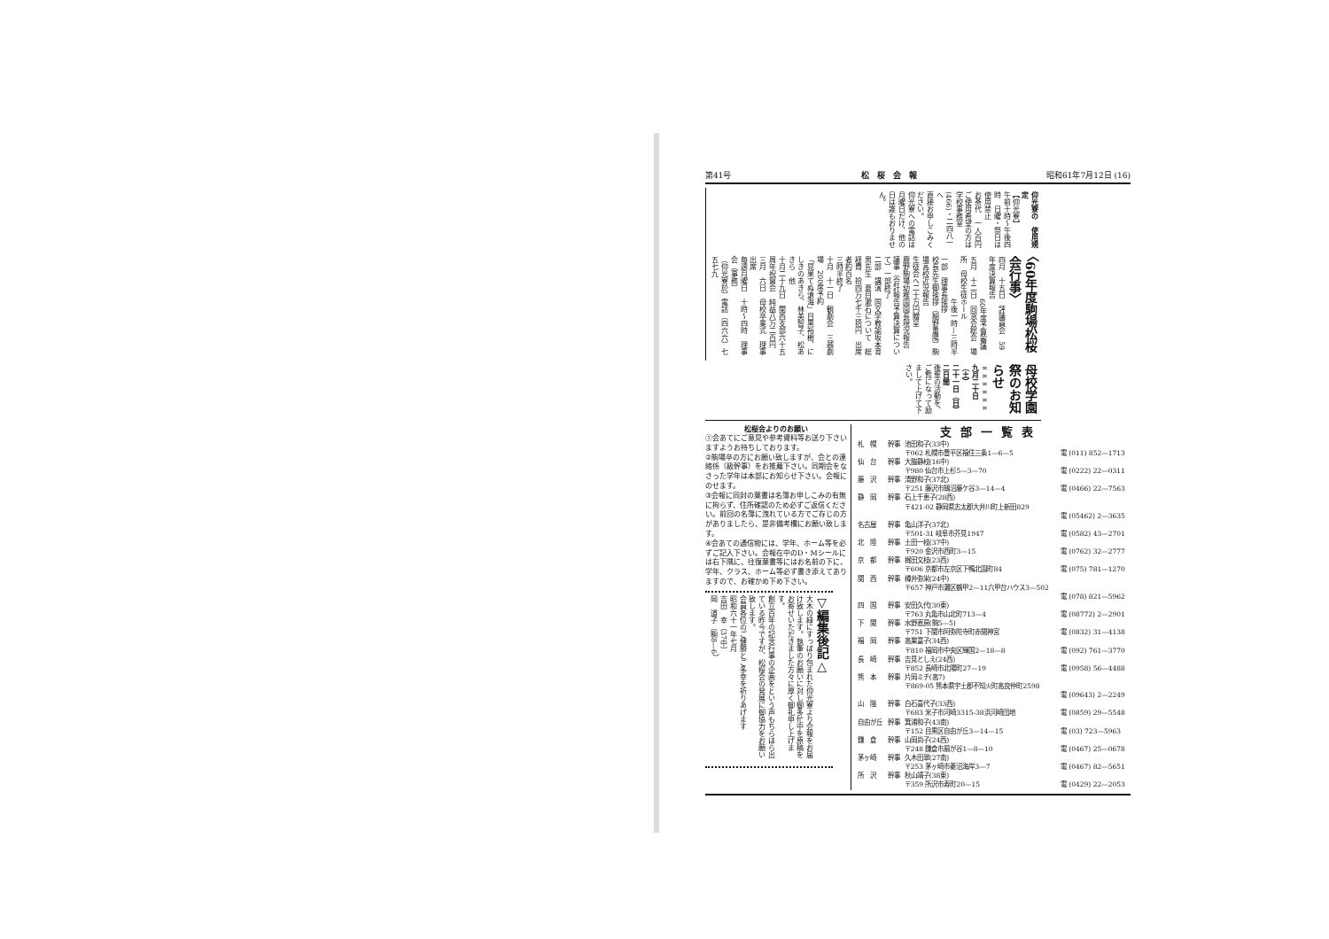第41号 松　桜　会　報 昭和61年7月12日 (16)
仰光寮の　使用規定
【仰光寮】
午前十時〜午後四時　日曜・祭日は使用禁止
お茶代　一人百円
ご使用希望の方は学校事務室　(466)・二四八一へ
直接お申しこみください。
仰光寮への電話は月曜日だけ、他の日は誰もおりません。
〈60年度駒場松桜会行事〉
四月　十五日　評議員会　59年度決算報告
　　　　　　60年度予算審議
五月　十二日　同窓会総会　場所　母校生徒ホール
　　　　　　午後一時—三時半
一部　理事長挨拶
校長先生御挨拶（細野重陽）駒場高校近況報告
生徒会へ二十万円贈呈
鹿野駒場幼稚園園長現況報告
議事（会計報告予算決算について）一部終了
二部　講演　国文学教諭坂本育男先生　夏目漱石について　総経費　拾四万七千三拾円　出席者約百名
三時半終了
十月　十一日　観劇会　三越劇場　200席予約
「見果てぬ滄海」目黒裕樹、にしきのあきら、林美智子、松あきら　他
十月二十九日　関西支部六十五周年祝賀会　純益八万二百円
三月　六日　母校卒業式　理事出席
毎週月曜日　十時〜四時　理事会（事務）
（仰光寮於）電話（四六六）七五七九
母校学園祭のお知らせ
∞∞∞∞∞∞
九月二十日（土）
二十一日（日）二日間
後輩の活動を、ご覧になって励まして上げて下さい。
松桜会よりのお願い
①会あてにご意見や参考資料等お送り下さいますようお待ちしております。
②駒場卒の方にお願い致しますが、会との連絡係（級幹事）をお推薦下さい。同期会をなさった学年は本部にお知らせ下さい。会報にのせます。
③会報に同封の葉書は名簿お申しこみの有無に拘らず、住所確認のため必ずご返信ください。前回の名簿に洩れている方でご存じの方がありましたら、是非備考欄にお願い致します。
④会あての通信物には、学年、ホーム等を必ずご記入下さい。会報在中のD・Mシールには右下隅に、往復葉書等にはお名前の下に、学年、クラス、ホーム等必ず書き添えてありますので、お確かめ下め下さい。
▽編集後記△
大木の緑にすっぽり包まれた仰光寮より会報をお届け致します。執筆のお願いに対し御多忙中を原稿をお寄せいただきました方々に厚く御礼申し上げます。
創立百年の記念行事の企画をという声もちらほら出ている昨今ですが、松桜会の発展に御協力をお願い致します。
会員各位のご健勝とご多幸を祈りあげます
昭和六十一年七月
吉田　幸（37中）
岡　道子（駒8—6）
支部一覧表
| 札 幌 | 幹事 | 池田和子(33中) 〒062 札幌市豊平区福住三条1—6—5 | 電 (011) 852—1713 |
| 仙 台 | 幹事 | 大脇静枝(16中) 〒980 仙台市上杉5—3—70 | 電 (0222) 22—0311 |
| 藤 沢 | 幹事 | 清野和子(37北) 〒251 藤沢市鵠沼藤ケ谷3—14—4 | 電 (0466) 22—7563 |
| 静 岡 | 幹事 | 石上千恵子(28西) 〒421-02 静岡県志太郡大井川町上新田829 | 電 (05462) 2—3635 |
| 名古屋 | 幹事 | 亀山洋子(37北) 〒501-31 岐阜市芥見1947 | 電 (0582) 43—2701 |
| 北 陸 | 幹事 | 土田一枝(37中) 〒920 金沢市西町3—15 | 電 (0762) 32—2777 |
| 京 都 | 幹事 | 梶田文枝(23西) 〒606 京都市左京区下鴨北園町84 | 電 (075) 781—1270 |
| 関 西 | 幹事 | 樽井弥栄(24中) 〒657 神戸市灘区鶴甲2—11六甲台ハウス3—502 | 電 (078) 821—5962 |
| 四 国 | 幹事 | 安田久代(30東) 〒763 丸亀市山北町713—4 | 電 (08772) 2—2901 |
| 下 関 | 幹事 | 水野直房(駒5—5) 〒751 下関市阿弥陀寺町赤間神宮 | 電 (0832) 31—4138 |
| 福 岡 | 幹事 | 高巣富子(34西) 〒810 福岡市中央区輝国2—18—8 | 電 (092) 761—3770 |
| 長 崎 | 幹事 | 吉見としえ(24西) 〒852 長崎市北陽町27—19 | 電 (0958) 56—4488 |
| 熊 本 | 幹事 | 片岡ミチ(高7) 〒869-05 熊本県宇土郡不知火町高良仲町2598 | 電 (09643) 2—2249 |
| 山 陰 | 幹事 | 白石喜代子(33西) 〒683 米子市河崎3315-38浜河崎団地 | 電 (0859) 29—5548 |
| 自由が丘 | 幹事 | 箕浦和子(43南) 〒152 目黒区自由が丘3—14—15 | 電 (03) 723—5963 |
| 鎌 倉 | 幹事 | 山岡尚子(24西) 〒248 鎌倉市扇が谷1—8—10 | 電 (0467) 25—0678 |
| 茅ヶ崎 | 幹事 | 久木田翠(27南) 〒253 茅ヶ崎市菱沼海岸3—7 | 電 (0467) 82—5651 |
| 所 沢 | 幹事 | 秋山靖子(38東) 〒359 所沢市寿町20—15 | 電 (0429) 22—2053 |